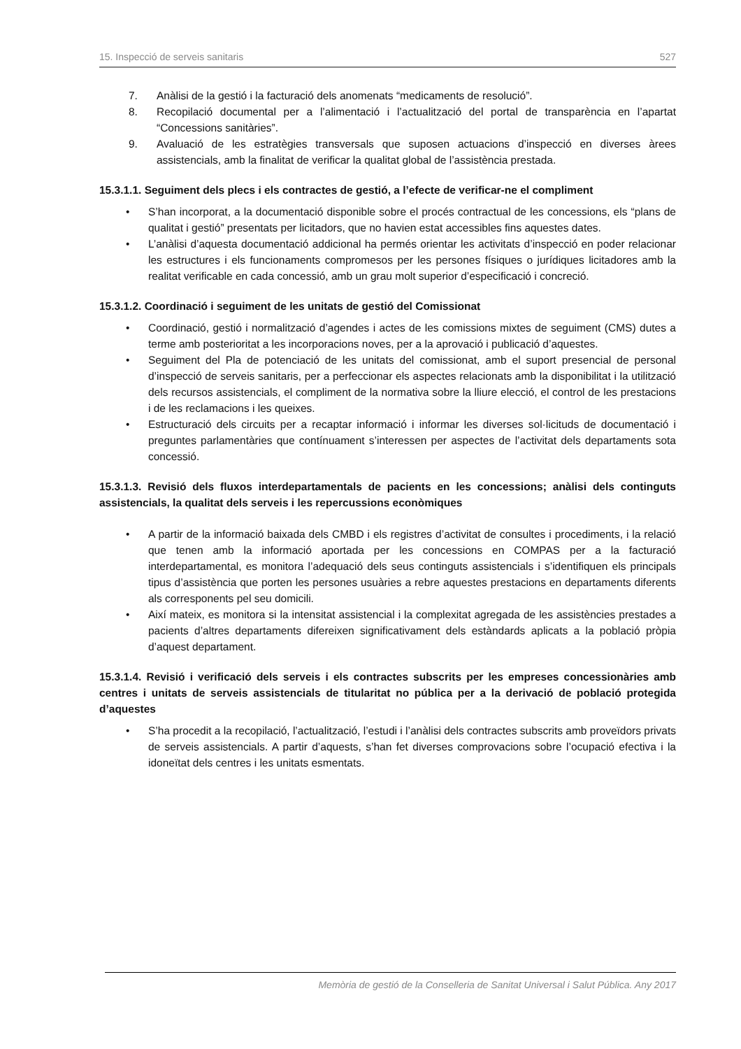15. Inspecció de serveis sanitaris 527
7. Anàlisi de la gestió i la facturació dels anomenats “medicaments de resolució”.
8. Recopilació documental per a l’alimentació i l’actualització del portal de transparència en l’apartat “Concessions sanitàries”.
9. Avaluació de les estratègies transversals que suposen actuacions d’inspecció en diverses àrees assistencials, amb la finalitat de verificar la qualitat global de l’assistència prestada.
15.3.1.1. Seguiment dels plecs i els contractes de gestió, a l’efecte de verificar-ne el compliment
• S’han incorporat, a la documentació disponible sobre el procés contractual de les concessions, els “plans de qualitat i gestió” presentats per licitadors, que no havien estat accessibles fins aquestes dates.
• L’anàlisi d’aquesta documentació addicional ha permés orientar les activitats d’inspecció en poder relacionar les estructures i els funcionaments compromesos per les persones físiques o jurídiques licitadores amb la realitat verificable en cada concessió, amb un grau molt superior d’especificació i concreció.
15.3.1.2. Coordinació i seguiment de les unitats de gestió del Comissionat
• Coordinació, gestió i normalització d’agendes i actes de les comissions mixtes de seguiment (CMS) dutes a terme amb posterioritat a les incorporacions noves, per a la aprovació i publicació d’aquestes.
• Seguiment del Pla de potenciació de les unitats del comissionat, amb el suport presencial de personal d’inspecció de serveis sanitaris, per a perfeccionar els aspectes relacionats amb la disponibilitat i la utilització dels recursos assistencials, el compliment de la normativa sobre la lliure elecció, el control de les prestacions i de les reclamacions i les queixes.
• Estructuració dels circuits per a recaptar informació i informar les diverses sol·licituds de documentació i preguntes parlamentàries que contínuament s’interessen per aspectes de l’activitat dels departaments sota concessió.
15.3.1.3. Revisió dels fluxos interdepartamentals de pacients en les concessions; anàlisi dels continguts assistencials, la qualitat dels serveis i les repercussions econòmiques
• A partir de la informació baixada dels CMBD i els registres d’activitat de consultes i procediments, i la relació que tenen amb la informació aportada per les concessions en COMPAS per a la facturació interdepartamental, es monitora l’adequació dels seus continguts assistencials i s’identifiquen els principals tipus d’assistència que porten les persones usuàries a rebre aquestes prestacions en departaments diferents als corresponents pel seu domicili.
• Així mateix, es monitora si la intensitat assistencial i la complexitat agregada de les assistències prestades a pacients d’altres departaments difereixen significativament dels estàndards aplicats a la població pròpia d’aquest departament.
15.3.1.4. Revisió i verificació dels serveis i els contractes subscrits per les empreses concessionàries amb centres i unitats de serveis assistencials de titularitat no pública per a la derivació de població protegida d’aquestes
• S’ha procedit a la recopilació, l’actualització, l’estudi i l’anàlisi dels contractes subscrits amb proveïdors privats de serveis assistencials. A partir d’aquests, s’han fet diverses comprovacions sobre l’ocupació efectiva i la idoneïtat dels centres i les unitats esmentats.
Memòria de gestió de la Conselleria de Sanitat Universal i Salut Pública. Any 2017